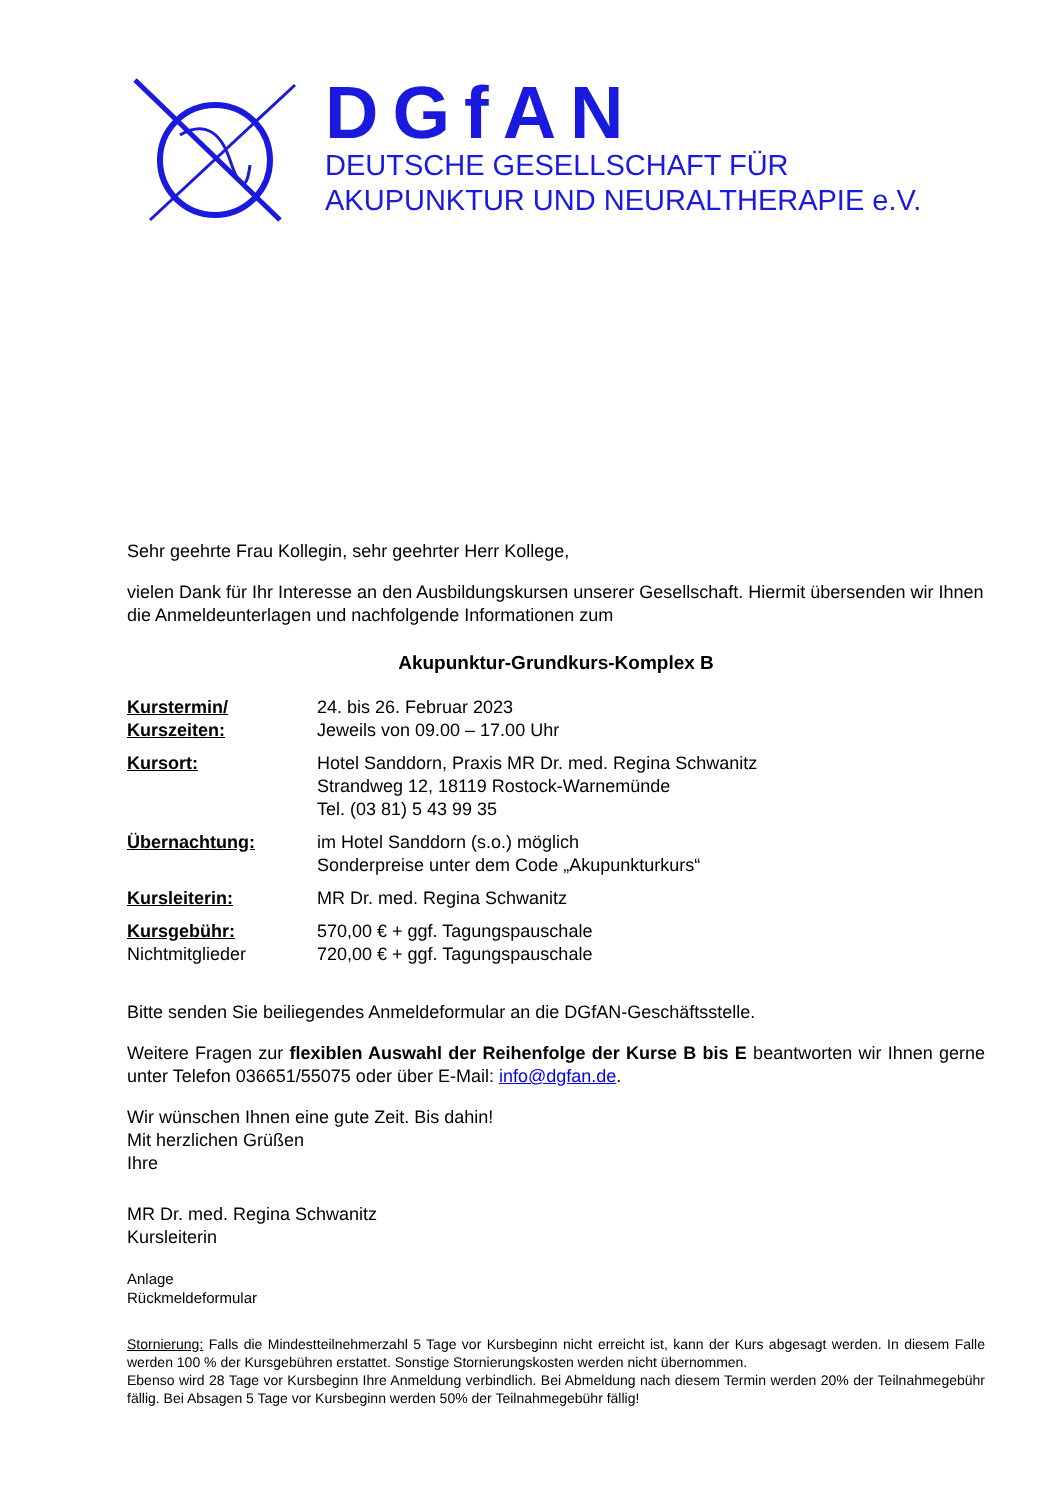DGfAN
DEUTSCHE GESELLSCHAFT FÜR
AKUPUNKTUR UND NEURALTHERAPIE e.V.
Sehr geehrte Frau Kollegin, sehr geehrter Herr Kollege,
vielen Dank für Ihr Interesse an den Ausbildungskursen unserer Gesellschaft. Hiermit übersenden wir Ihnen die Anmeldeunterlagen und nachfolgende Informationen zum
Akupunktur-Grundkurs-Komplex B
| Kurstermin/ Kurszeiten: | 24. bis 26. Februar 2023 Jeweils von 09.00 – 17.00 Uhr |
| Kursort: | Hotel Sanddorn, Praxis MR Dr. med. Regina Schwanitz Strandweg 12, 18119 Rostock-Warnemünde Tel. (03 81) 5 43 99 35 |
| Übernachtung: | im Hotel Sanddorn (s.o.) möglich Sonderpreise unter dem Code „Akupunkturkurs“ |
| Kursleiterin: | MR Dr. med. Regina Schwanitz |
| Kursgebühr: Nichtmitglieder | 570,00 € + ggf. Tagungspauschale 720,00 € + ggf. Tagungspauschale |
Bitte senden Sie beiliegendes Anmeldeformular an die DGfAN-Geschäftsstelle.
Weitere Fragen zur flexiblen Auswahl der Reihenfolge der Kurse B bis E beantworten wir Ihnen gerne unter Telefon 036651/55075 oder über E-Mail: info@dgfan.de.
Wir wünschen Ihnen eine gute Zeit. Bis dahin!
Mit herzlichen Grüßen
Ihre
MR Dr. med. Regina Schwanitz
Kursleiterin
Anlage
Rückmeldeformular
Stornierung: Falls die Mindestteilnehmerzahl 5 Tage vor Kursbeginn nicht erreicht ist, kann der Kurs abgesagt werden. In diesem Falle werden 100 % der Kursgebühren erstattet. Sonstige Stornierungskosten werden nicht übernommen.
Ebenso wird 28 Tage vor Kursbeginn Ihre Anmeldung verbindlich. Bei Abmeldung nach diesem Termin werden 20% der Teilnahmegebühr fällig. Bei Absagen 5 Tage vor Kursbeginn werden 50% der Teilnahmegebühr fällig!